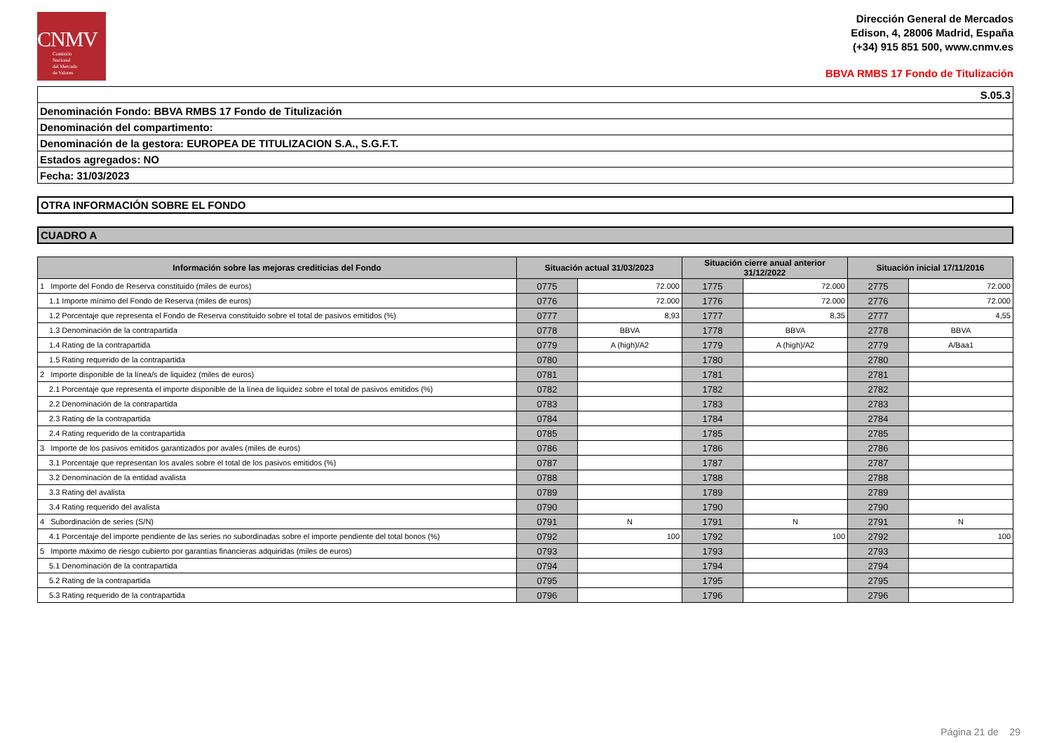CNMV
Comisión
Nacional
del Mercado
de Valores
Dirección General de Mercados
Edison, 4, 28006 Madrid, España
(+34) 915 851 500, www.cnmv.es
BBVA RMBS 17 Fondo de Titulización
| S.05.3 |
| Denominación Fondo: BBVA RMBS 17 Fondo de Titulización |
| Denominación del compartimento: |
| Denominación de la gestora: EUROPEA DE TITULIZACION S.A., S.G.F.T. |
| Estados agregados: NO |
| Fecha: 31/03/2023 |
OTRA INFORMACIÓN SOBRE EL FONDO
CUADRO A
| Información sobre las mejoras crediticias del Fondo | Situación actual 31/03/2023 | | Situación cierre anual anterior 31/12/2022 | | Situación inicial 17/11/2016 | |
| --- | --- | --- | --- | --- | --- | --- |
| 1 Importe del Fondo de Reserva constituido (miles de euros) | 0775 | 72.000 | 1775 | 72.000 | 2775 | 72.000 |
| 1.1 Importe mínimo del Fondo de Reserva (miles de euros) | 0776 | 72.000 | 1776 | 72.000 | 2776 | 72.000 |
| 1.2 Porcentaje que representa el Fondo de Reserva constituido sobre el total de pasivos emitidos (%) | 0777 | 8,93 | 1777 | 8,35 | 2777 | 4,55 |
| 1.3 Denominación de la contrapartida | 0778 | BBVA | 1778 | BBVA | 2778 | BBVA |
| 1.4 Rating de la contrapartida | 0779 | A (high)/A2 | 1779 | A (high)/A2 | 2779 | A/Baa1 |
| 1.5 Rating requerido de la contrapartida | 0780 | | 1780 | | 2780 | |
| 2 Importe disponible de la línea/s de liquidez (miles de euros) | 0781 | | 1781 | | 2781 | |
| 2.1 Porcentaje que representa el importe disponible de la línea de liquidez sobre el total de pasivos emitidos (%) | 0782 | | 1782 | | 2782 | |
| 2.2 Denominación de la contrapartida | 0783 | | 1783 | | 2783 | |
| 2.3 Rating de la contrapartida | 0784 | | 1784 | | 2784 | |
| 2.4 Rating requerido de la contrapartida | 0785 | | 1785 | | 2785 | |
| 3 Importe de los pasivos emitidos garantizados por avales (miles de euros) | 0786 | | 1786 | | 2786 | |
| 3.1 Porcentaje que representan los avales sobre el total de los pasivos emitidos (%) | 0787 | | 1787 | | 2787 | |
| 3.2 Denominación de la entidad avalista | 0788 | | 1788 | | 2788 | |
| 3.3 Rating del avalista | 0789 | | 1789 | | 2789 | |
| 3.4 Rating requerido del avalista | 0790 | | 1790 | | 2790 | |
| 4 Subordinación de series (S/N) | 0791 | N | 1791 | N | 2791 | N |
| 4.1 Porcentaje del importe pendiente de las series no subordinadas sobre el importe pendiente del total bonos (%) | 0792 | 100 | 1792 | 100 | 2792 | 100 |
| 5 Importe máximo de riesgo cubierto por garantías financieras adquiridas (miles de euros) | 0793 | | 1793 | | 2793 | |
| 5.1 Denominación de la contrapartida | 0794 | | 1794 | | 2794 | |
| 5.2 Rating de la contrapartida | 0795 | | 1795 | | 2795 | |
| 5.3 Rating requerido de la contrapartida | 0796 | | 1796 | | 2796 | |
Página 21 de 29